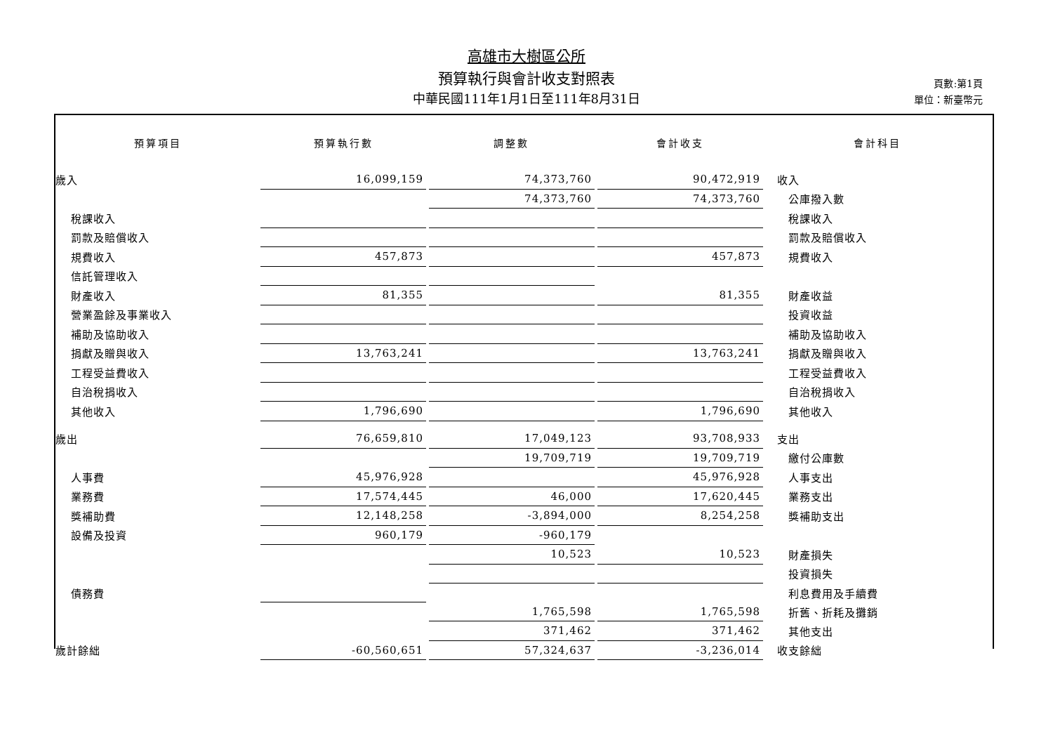高雄市大樹區公所
預算執行與會計收支對照表
中華民國111年1月1日至111年8月31日
頁數:第1頁
單位：新臺幣元
| 預算項目 | 預算執行數 | | 調整數 | | 會計收支 | 會計科目 |
| --- | --- | --- | --- | --- | --- | --- |
| 歲入 | 16,099,159 | | 74,373,760 | | 90,472,919 | 收入 |
| | | | 74,373,760 | | 74,373,760 | 公庫撥入數 |
| 稅課收入 | | | | | | 稅課收入 |
| 罰款及賠償收入 | | | | | | 罰款及賠償收入 |
| 規費收入 | 457,873 | | | | 457,873 | 規費收入 |
| 信託管理收入 | | | | | | |
| 財產收入 | 81,355 | | | | 81,355 | 財產收益 |
| 營業盈餘及事業收入 | | | | | | 投資收益 |
| 補助及協助收入 | | | | | | 補助及協助收入 |
| 捐獻及贈與收入 | 13,763,241 | | | | 13,763,241 | 捐獻及贈與收入 |
| 工程受益費收入 | | | | | | 工程受益費收入 |
| 自治稅捐收入 | | | | | | 自治稅捐收入 |
| 其他收入 | 1,796,690 | | | | 1,796,690 | 其他收入 |
| 歲出 | 76,659,810 | | 17,049,123 | | 93,708,933 | 支出 |
| | | | 19,709,719 | | 19,709,719 | 繳付公庫數 |
| 人事費 | 45,976,928 | | | | 45,976,928 | 人事支出 |
| 業務費 | 17,574,445 | | 46,000 | | 17,620,445 | 業務支出 |
| 獎補助費 | 12,148,258 | | -3,894,000 | | 8,254,258 | 獎補助支出 |
| 設備及投資 | 960,179 | | -960,179 | | | |
| | | | 10,523 | | 10,523 | 財產損失 |
| | | | | | | 投資損失 |
| 債務費 | | | | | | 利息費用及手續費 |
| | | | 1,765,598 | | 1,765,598 | 折舊、折耗及攤銷 |
| | | | 371,462 | | 371,462 | 其他支出 |
| 歲計餘絀 | -60,560,651 | | 57,324,637 | | -3,236,014 | 收支餘絀 |